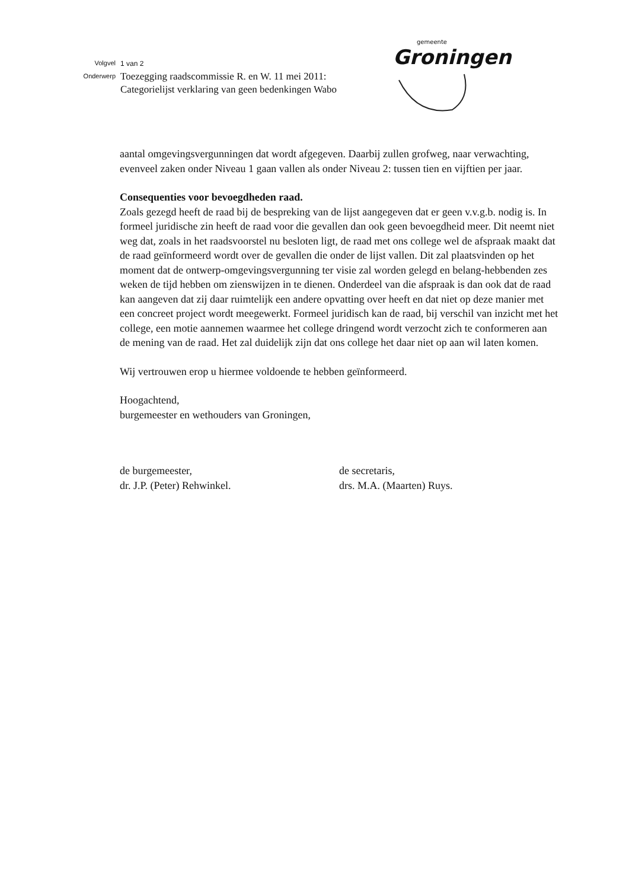Volgvel
Onderwerp
1 van 2
Toezegging raadscommissie R. en W. 11 mei 2011:
Categorielijst verklaring van geen bedenkingen Wabo
gemeente
Groningen
aantal omgevingsvergunningen dat wordt afgegeven. Daarbij zullen grofweg, naar verwachting, evenveel zaken onder Niveau 1 gaan vallen als onder Niveau 2: tussen tien en vijftien per jaar.
Consequenties voor bevoegdheden raad.
Zoals gezegd heeft de raad bij de bespreking van de lijst aangegeven dat er geen v.v.g.b. nodig is. In formeel juridische zin heeft de raad voor die gevallen dan ook geen bevoegdheid meer. Dit neemt niet weg dat, zoals in het raadsvoorstel nu besloten ligt, de raad met ons college wel de afspraak maakt dat de raad geïnformeerd wordt over de gevallen die onder de lijst vallen. Dit zal plaatsvinden op het moment dat de ontwerp-omgevingsvergunning ter visie zal worden gelegd en belang-hebbenden zes weken de tijd hebben om zienswijzen in te dienen. Onderdeel van die afspraak is dan ook dat de raad kan aangeven dat zij daar ruimtelijk een andere opvatting over heeft en dat niet op deze manier met een concreet project wordt meegewerkt. Formeel juridisch kan de raad, bij verschil van inzicht met het college, een motie aannemen waarmee het college dringend wordt verzocht zich te conformeren aan de mening van de raad. Het zal duidelijk zijn dat ons college het daar niet op aan wil laten komen.
Wij vertrouwen erop u hiermee voldoende te hebben geïnformeerd.
Hoogachtend,
burgemeester en wethouders van Groningen,
de burgemeester,
dr. J.P. (Peter) Rehwinkel.
de secretaris,
drs. M.A. (Maarten) Ruys.